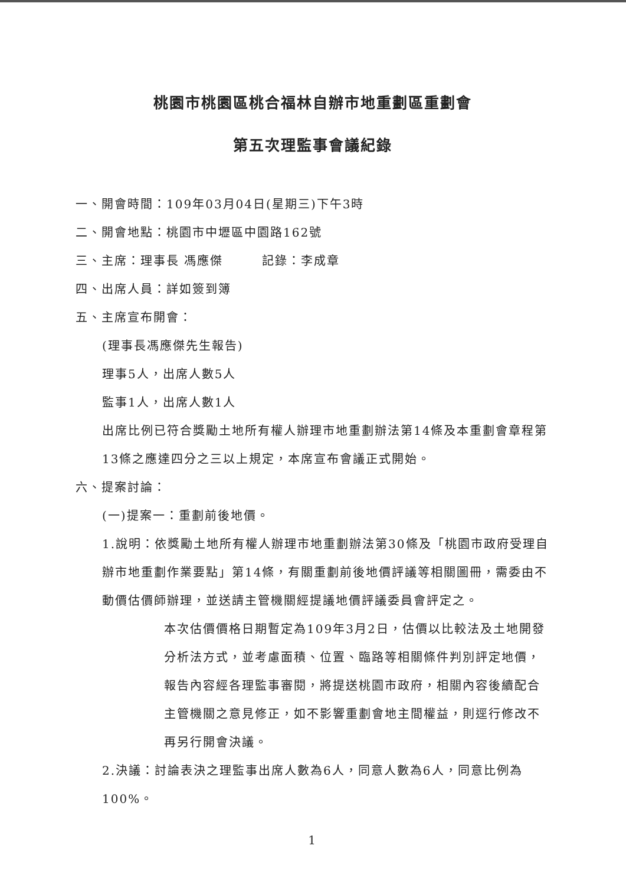桃園市桃園區桃合福林自辦市地重劃區重劃會
第五次理監事會議紀錄
一、開會時間：109年03月04日(星期三)下午3時
二、開會地點：桃園市中壢區中園路162號
三、主席：理事長 馮應傑　　　記錄：李成章
四、出席人員：詳如簽到簿
五、主席宣布開會：
(理事長馮應傑先生報告)
理事5人，出席人數5人
監事1人，出席人數1人
出席比例已符合獎勵土地所有權人辦理市地重劃辦法第14條及本重劃會章程第13條之應達四分之三以上規定，本席宣布會議正式開始。
六、提案討論：
(一)提案一：重劃前後地價。
1.說明：依獎勵土地所有權人辦理市地重劃辦法第30條及「桃園市政府受理自辦市地重劃作業要點」第14條，有關重劃前後地價評議等相關圖冊，需委由不動價估價師辦理，並送請主管機關經提議地價評議委員會評定之。
本次估價價格日期暫定為109年3月2日，估價以比較法及土地開發分析法方式，並考慮面積、位置、臨路等相關條件判別評定地價，報告內容經各理監事審閱，將提送桃園市政府，相關內容後續配合主管機關之意見修正，如不影響重劃會地主間權益，則逕行修改不再另行開會決議。
2.決議：討論表決之理監事出席人數為6人，同意人數為6人，同意比例為100%。
1